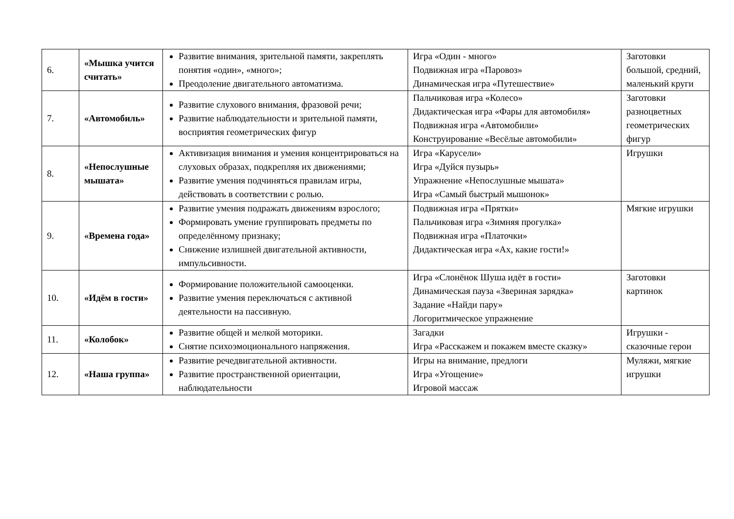| 6. | «Мышка учится считать» | Развитие внимания, зрительной памяти, закреплять понятия «один», «много»; Преодоление двигательного автоматизма. | Игра «Один - много» Подвижная игра «Паровоз» Динамическая игра «Путешествие» | Заготовки большой, средний, маленький круги |
| 7. | «Автомобиль» | Развитие слухового внимания, фразовой речи; Развитие наблюдательности и зрительной памяти, восприятия геометрических фигур | Пальчиковая игра «Колесо» Дидактическая игра «Фары для автомобиля» Подвижная игра «Автомобили» Конструирование «Весёлые автомобили» | Заготовки разноцветных геометрических фигур |
| 8. | «Непослушные мышата» | Активизация внимания и умения концентрироваться на слуховых образах, подкрепляя их движениями; Развитие умения подчиняться правилам игры, действовать в соответствии с ролью. | Игра «Карусели» Игра «Дуйся пузырь» Упражнение «Непослушные мышата» Игра «Самый быстрый мышонок» | Игрушки |
| 9. | «Времена года» | Развитие умения подражать движениям взрослого; Формировать умение группировать предметы по определённому признаку; Снижение излишней двигательной активности, импульсивности. | Подвижная игра «Прятки» Пальчиковая игра «Зимняя прогулка» Подвижная игра «Платочки» Дидактическая игра «Ах, какие гости!» | Мягкие игрушки |
| 10. | «Идём в гости» | Формирование положительной самооценки. Развитие умения переключаться с активной деятельности на пассивную. | Игра «Слонёнок Шуша идёт в гости» Динамическая пауза «Звериная зарядка» Задание «Найди пару» Логоритмическое упражнение | Заготовки картинок |
| 11. | «Колобок» | Развитие общей и мелкой моторики. Снятие психоэмоционального напряжения. | Загадки Игра «Расскажем и покажем вместе сказку» | Игрушки - сказочные герои |
| 12. | «Наша группа» | Развитие речедвигательной активности. Развитие пространственной ориентации, наблюдательности | Игры на внимание, предлоги Игра «Угощение» Игровой массаж | Муляжи, мягкие игрушки |